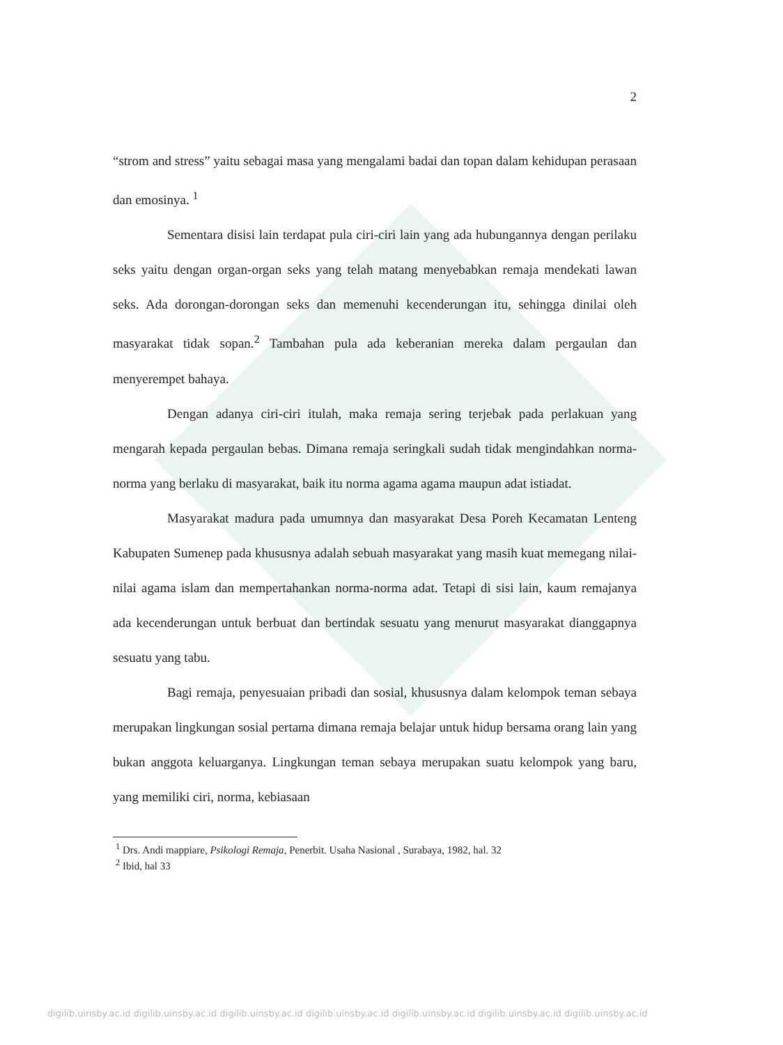2
“strom and stress” yaitu sebagai masa yang mengalami badai dan topan dalam kehidupan perasaan dan emosinya. <sup>1</sup>
Sementara disisi lain terdapat pula ciri-ciri lain yang ada hubungannya dengan perilaku seks yaitu dengan organ-organ seks yang telah matang menyebabkan remaja mendekati lawan seks. Ada dorongan-dorongan seks dan memenuhi kecenderungan itu, sehingga dinilai oleh masyarakat tidak sopan.<sup>2</sup> Tambahan pula ada keberanian mereka dalam pergaulan dan menyerempet bahaya.
Dengan adanya ciri-ciri itulah, maka remaja sering terjebak pada perlakuan yang mengarah kepada pergaulan bebas. Dimana remaja seringkali sudah tidak mengindahkan norma-norma yang berlaku di masyarakat, baik itu norma agama agama maupun adat istiadat.
Masyarakat madura pada umumnya dan masyarakat Desa Poreh Kecamatan Lenteng Kabupaten Sumenep pada khususnya adalah sebuah masyarakat yang masih kuat memegang nilai-nilai agama islam dan mempertahankan norma-norma adat. Tetapi di sisi lain, kaum remajanya ada kecenderungan untuk berbuat dan bertindak sesuatu yang menurut masyarakat dianggapnya sesuatu yang tabu.
Bagi remaja, penyesuaian pribadi dan sosial, khususnya dalam kelompok teman sebaya merupakan lingkungan sosial pertama dimana remaja belajar untuk hidup bersama orang lain yang bukan anggota keluarganya. Lingkungan teman sebaya merupakan suatu kelompok yang baru, yang memiliki ciri, norma, kebiasaan
<sup>1</sup> Drs. Andi mappiare, Psikologi Remaja, Penerbit. Usaha Nasional , Surabaya, 1982, hal. 32
<sup>2</sup> Ibid, hal 33
digilib.uinsby.ac.id digilib.uinsby.ac.id digilib.uinsby.ac.id digilib.uinsby.ac.id digilib.uinsby.ac.id digilib.uinsby.ac.id digilib.uinsby.ac.id